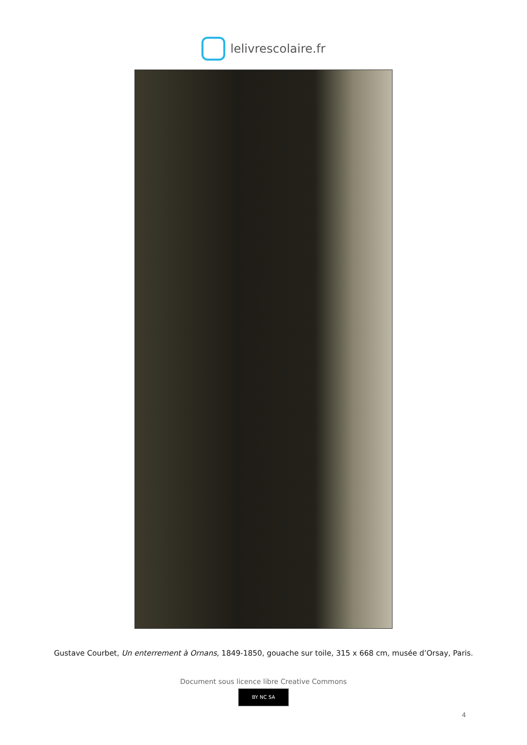lelivrescolaire.fr
Gustave Courbet, Un enterrement à Ornans, 1849-1850, gouache sur toile, 315 x 668 cm, musée d’Orsay, Paris.
Document sous licence libre Creative Commons
BY NC SA
4